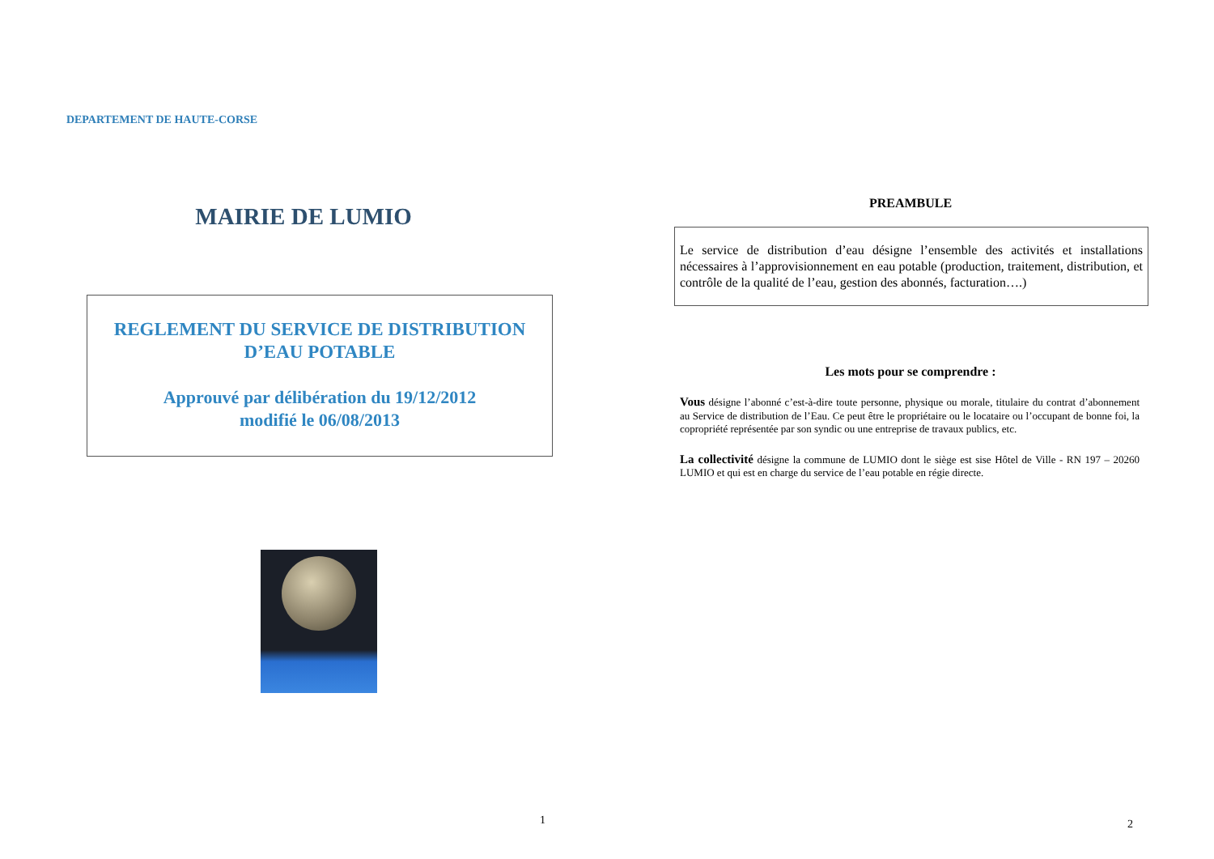DEPARTEMENT DE HAUTE-CORSE
MAIRIE DE LUMIO
REGLEMENT DU SERVICE DE DISTRIBUTION
D’EAU POTABLE
Approuvé par délibération du 19/12/2012
modifié le 06/08/2013
1
PREAMBULE
Le service de distribution d’eau désigne l’ensemble des activités et installations nécessaires à l’approvisionnement en eau potable (production, traitement, distribution, et contrôle de la qualité de l’eau, gestion des abonnés, facturation….)
Les mots pour se comprendre :
Vous désigne l’abonné c’est-à-dire toute personne, physique ou morale, titulaire du contrat d’abonnement au Service de distribution de l’Eau. Ce peut être le propriétaire ou le locataire ou l’occupant de bonne foi, la copropriété représentée par son syndic ou une entreprise de travaux publics, etc.
La collectivité désigne la commune de LUMIO dont le siège est sise Hôtel de Ville - RN 197 – 20260 LUMIO et qui est en charge du service de l’eau potable en régie directe.
2